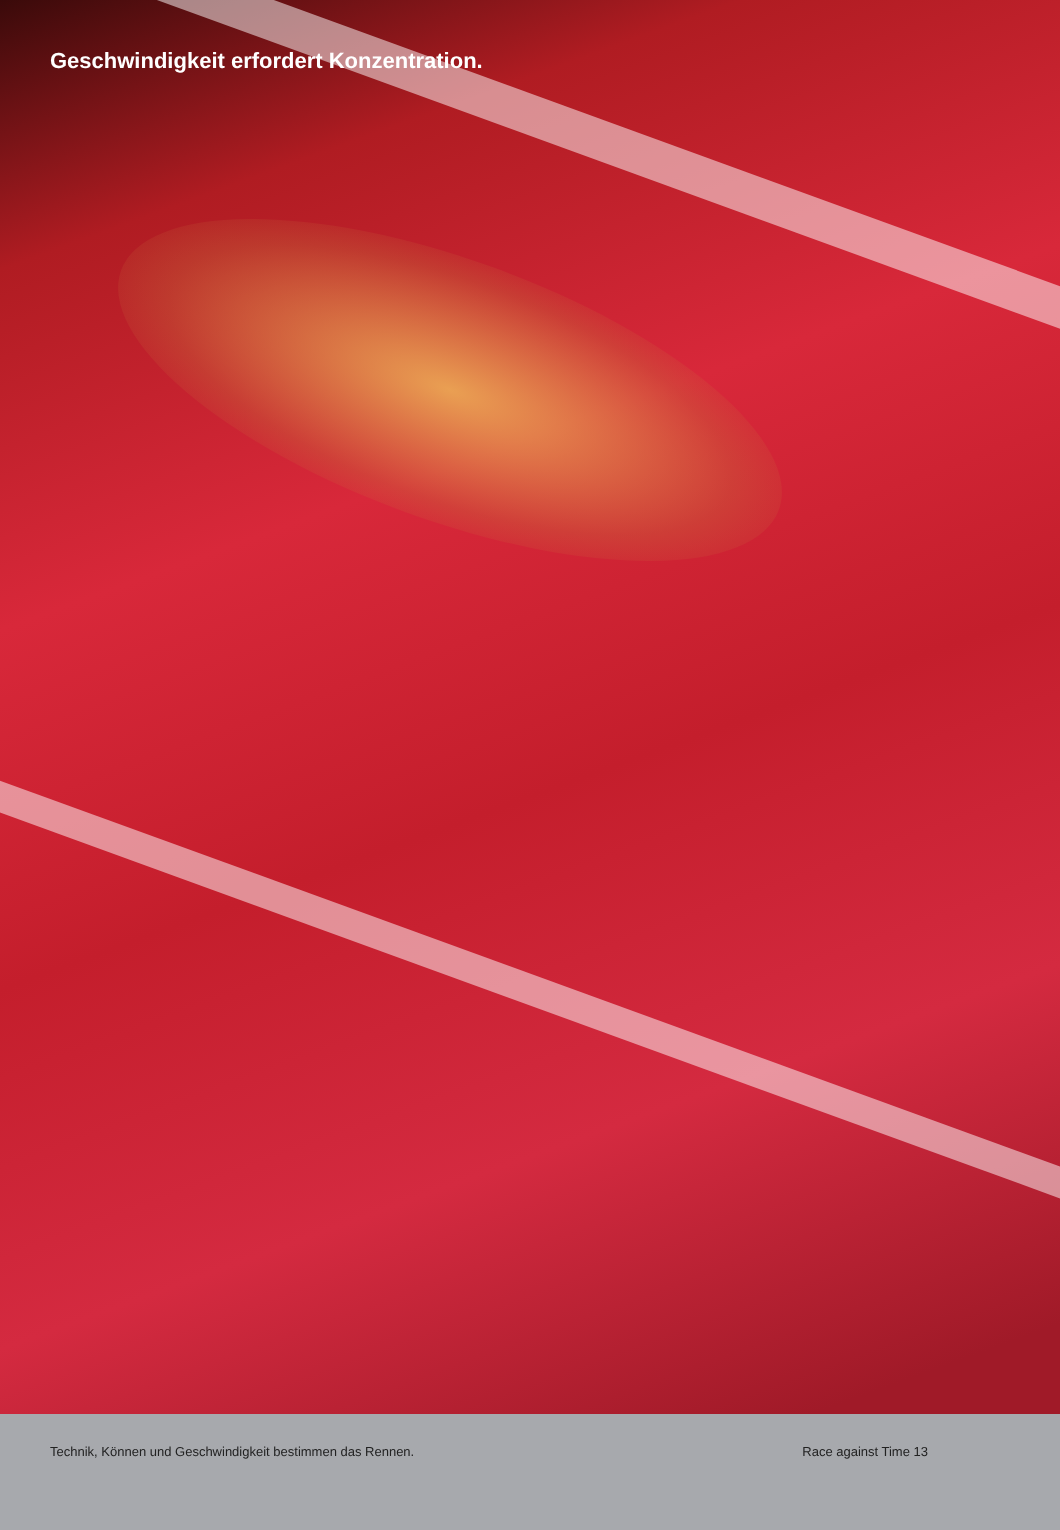Geschwindigkeit erfordert Konzentration.
Technik, Können und Geschwindigkeit bestimmen das Rennen. Race against Time 13